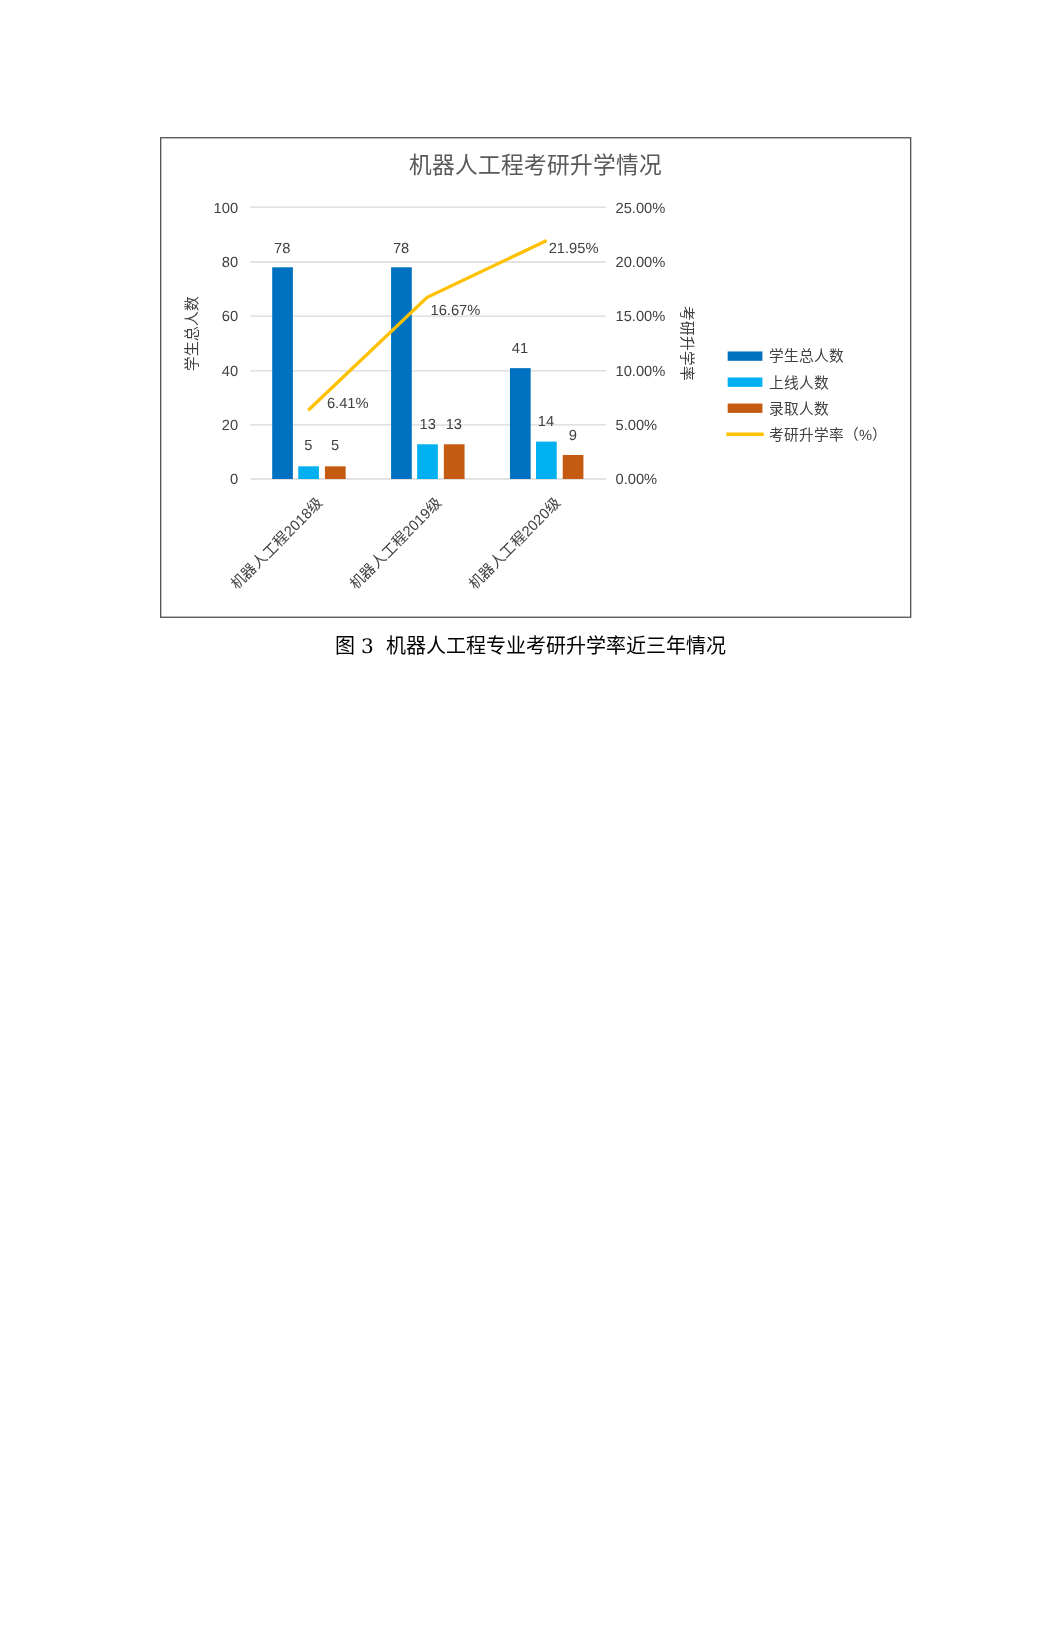机器人工程考研升学情况
100
80
60
40
20
0
25.00%
20.00%
15.00%
10.00%
5.00%
0.00%
学生总人数
考研升学率
78
5
5
78
13
13
41
14
9
6.41%
16.67%
21.95%
机器人工程2018级
机器人工程2019级
机器人工程2020级
学生总人数
上线人数
录取人数
考研升学率（%）
图 3 机器人工程专业考研升学率近三年情况